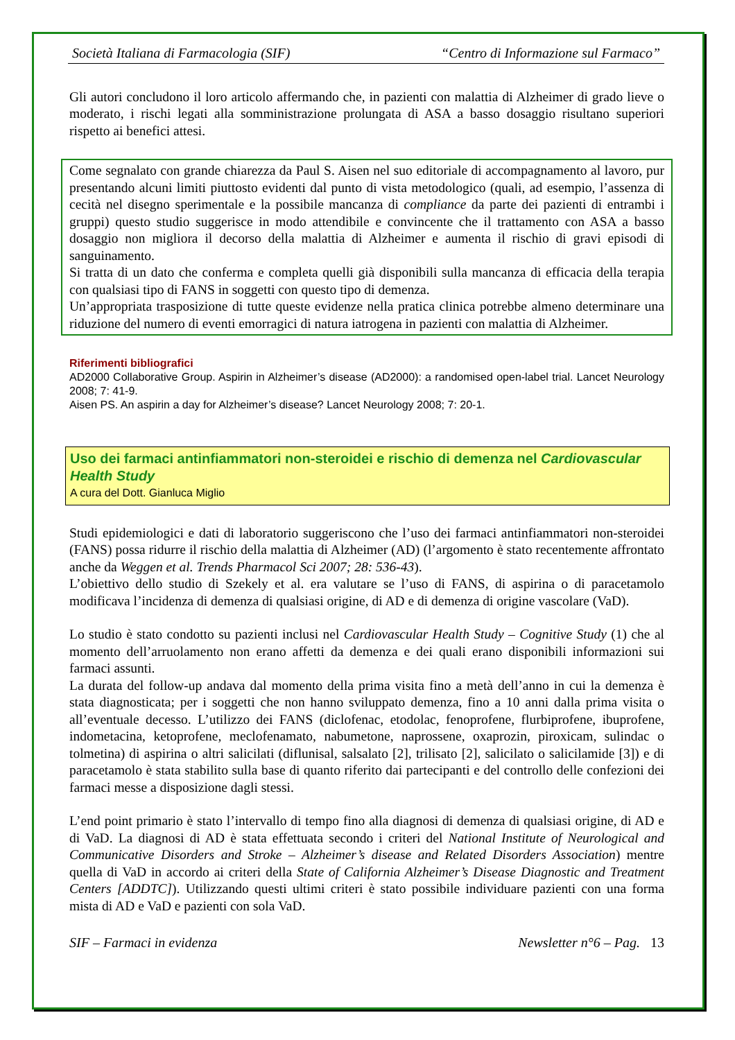Società Italiana di Farmacologia (SIF) “Centro di Informazione sul Farmaco”
Gli autori concludono il loro articolo affermando che, in pazienti con malattia di Alzheimer di grado lieve o moderato, i rischi legati alla somministrazione prolungata di ASA a basso dosaggio risultano superiori rispetto ai benefici attesi.
Come segnalato con grande chiarezza da Paul S. Aisen nel suo editoriale di accompagnamento al lavoro, pur presentando alcuni limiti piuttosto evidenti dal punto di vista metodologico (quali, ad esempio, l’assenza di cecità nel disegno sperimentale e la possibile mancanza di compliance da parte dei pazienti di entrambi i gruppi) questo studio suggerisce in modo attendibile e convincente che il trattamento con ASA a basso dosaggio non migliora il decorso della malattia di Alzheimer e aumenta il rischio di gravi episodi di sanguinamento.
Si tratta di un dato che conferma e completa quelli già disponibili sulla mancanza di efficacia della terapia con qualsiasi tipo di FANS in soggetti con questo tipo di demenza.
Un’appropriata trasposizione di tutte queste evidenze nella pratica clinica potrebbe almeno determinare una riduzione del numero di eventi emorragici di natura iatrogena in pazienti con malattia di Alzheimer.
Riferimenti bibliografici
AD2000 Collaborative Group. Aspirin in Alzheimer’s disease (AD2000): a randomised open-label trial. Lancet Neurology 2008; 7: 41-9.
Aisen PS. An aspirin a day for Alzheimer’s disease? Lancet Neurology 2008; 7: 20-1.
Uso dei farmaci antinfiammatori non-steroidei e rischio di demenza nel Cardiovascular Health Study
A cura del Dott. Gianluca Miglio
Studi epidemiologici e dati di laboratorio suggeriscono che l’uso dei farmaci antinfiammatori non-steroidei (FANS) possa ridurre il rischio della malattia di Alzheimer (AD) (l’argomento è stato recentemente affrontato anche da Weggen et al. Trends Pharmacol Sci 2007; 28: 536-43).
L’obiettivo dello studio di Szekely et al. era valutare se l’uso di FANS, di aspirina o di paracetamolo modificava l’incidenza di demenza di qualsiasi origine, di AD e di demenza di origine vascolare (VaD).
Lo studio è stato condotto su pazienti inclusi nel Cardiovascular Health Study – Cognitive Study (1) che al momento dell’arruolamento non erano affetti da demenza e dei quali erano disponibili informazioni sui farmaci assunti.
La durata del follow-up andava dal momento della prima visita fino a metà dell’anno in cui la demenza è stata diagnosticata; per i soggetti che non hanno sviluppato demenza, fino a 10 anni dalla prima visita o all’eventuale decesso. L’utilizzo dei FANS (diclofenac, etodolac, fenoprofene, flurbiprofene, ibuprofene, indometacina, ketoprofene, meclofenamato, nabumetone, naprossene, oxaprozin, piroxicam, sulindac o tolmetina) di aspirina o altri salicilati (diflunisal, salsalato [2], trilisato [2], salicilato o salicilamide [3]) e di paracetamolo è stata stabilito sulla base di quanto riferito dai partecipanti e del controllo delle confezioni dei farmaci messe a disposizione dagli stessi.
L’end point primario è stato l’intervallo di tempo fino alla diagnosi di demenza di qualsiasi origine, di AD e di VaD. La diagnosi di AD è stata effettuata secondo i criteri del National Institute of Neurological and Communicative Disorders and Stroke – Alzheimer’s disease and Related Disorders Association) mentre quella di VaD in accordo ai criteri della State of California Alzheimer’s Disease Diagnostic and Treatment Centers [ADDTC]). Utilizzando questi ultimi criteri è stato possibile individuare pazienti con una forma mista di AD e VaD e pazienti con sola VaD.
SIF – Farmaci in evidenza Newsletter n°6 – Pag. 13